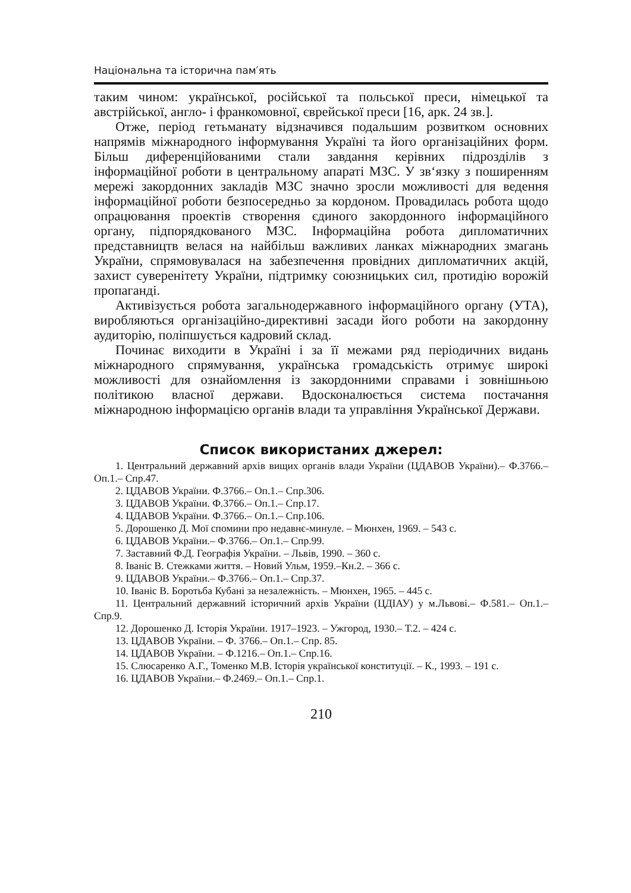Національна та історична пам′ять
таким чином: української, російської та польської преси, німецької та австрійської, англо- і франкомовної, єврейської преси [16, арк. 24 зв.].
Отже, період гетьманату відзначився подальшим розвитком основних напрямів міжнародного інформування Україні та його організаційних форм. Більш диференційованими стали завдання керівних підрозділів з інформаційної роботи в центральному апараті МЗС. У зв‘язку з поширенням мережі закордонних закладів МЗС значно зросли можливості для ведення інформаційної роботи безпосередньо за кордоном. Провадилась робота щодо опрацювання проектів створення єдиного закордонного інформаційного органу, підпорядкованого МЗС. Інформаційна робота дипломатичних представництв велася на найбільш важливих ланках міжнародних змагань України, спрямовувалася на забезпечення провідних дипломатичних акцій, захист суверенітету України, підтримку союзницьких сил, протидію ворожій пропаганді.
Активізується робота загальнодержавного інформаційного органу (УТА), виробляються організаційно-директивні засади його роботи на закордонну аудиторію, поліпшується кадровий склад.
Починає виходити в Україні і за її межами ряд періодичних видань міжнародного спрямування, українська громадськість отримує широкі можливості для ознайомлення із закордонними справами і зовнішньою політикою власної держави. Вдосконалюється система постачання міжнародною інформацією органів влади та управління Української Держави.
Список використаних джерел:
1. Центральний державний архів вищих органів влади України (ЦДАВОВ України).– Ф.3766.– Оп.1.– Спр.47.
2. ЦДАВОВ України. Ф.3766.– Оп.1.– Спр.306.
3. ЦДАВОВ України. Ф.3766.– Оп.1.– Спр.17.
4. ЦДАВОВ України. Ф.3766.– Оп.1.– Спр.106.
5. Дорошенко Д. Мої спомини про недавнє-минуле. – Мюнхен, 1969. – 543 с.
6. ЦДАВОВ України.– Ф.3766.– Оп.1.– Спр.99.
7. Заставний Ф.Д. Географія України. – Львів, 1990. – 360 с.
8. Іваніс В. Стежками життя. – Новий Ульм, 1959.–Кн.2. – 366 с.
9. ЦДАВОВ України.– Ф.3766.– Оп.1.– Спр.37.
10. Іваніс В. Боротьба Кубані за незалежність. – Мюнхен, 1965. – 445 с.
11. Центральний державний історичний архів України (ЦДІАУ) у м.Львові.– Ф.581.– Оп.1.– Спр.9.
12. Дорошенко Д. Історія України. 1917–1923. – Ужгород, 1930.– Т.2. – 424 с.
13. ЦДАВОВ України. – Ф. 3766.– Оп.1.– Спр. 85.
14. ЦДАВОВ України. – Ф.1216.– Оп.1.– Спр.16.
15. Слюсаренко А.Г., Томенко М.В. Історія української конституції. – К., 1993. – 191 с.
16. ЦДАВОВ України.– Ф.2469.– Оп.1.– Спр.1.
210